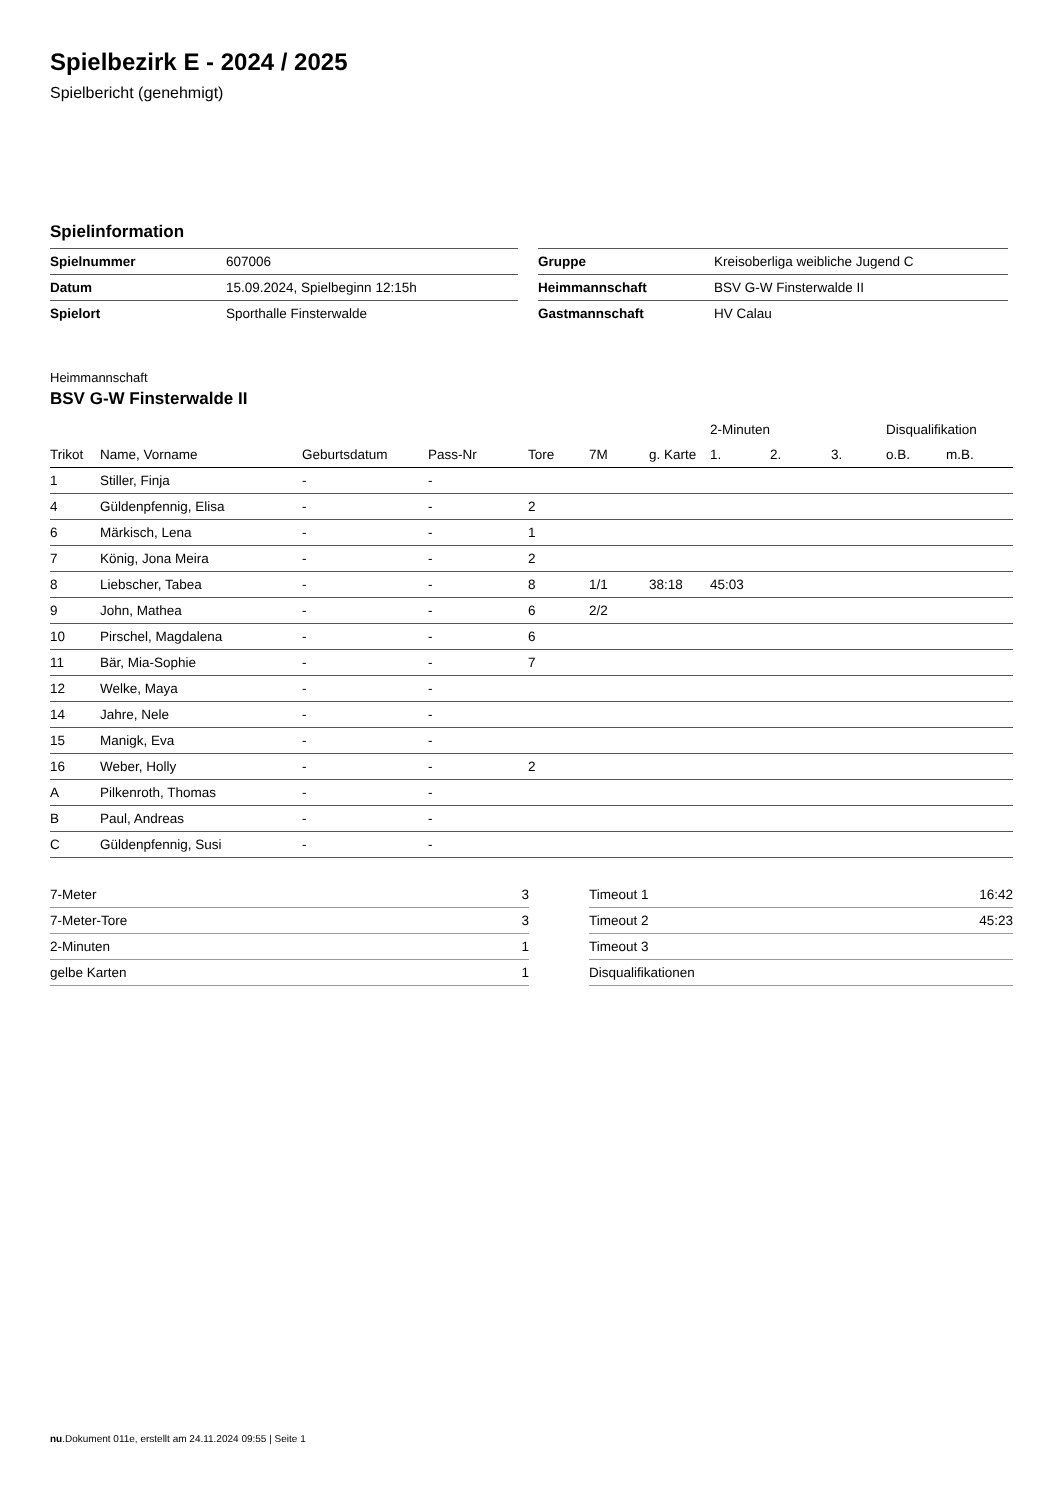Spielbezirk E - 2024 / 2025
Spielbericht (genehmigt)
Spielinformation
| Spielnummer | 607006 |
| Datum | 15.09.2024, Spielbeginn 12:15h |
| Spielort | Sporthalle Finsterwalde |
| Gruppe | Kreisoberliga weibliche Jugend C |
| Heimmannschaft | BSV G-W Finsterwalde II |
| Gastmannschaft | HV Calau |
Heimmannschaft
BSV G-W Finsterwalde II
| | | | | | | | 2-Minuten | | | Disqualifikation | |
| --- | --- | --- | --- | --- | --- | --- | --- | --- | --- | --- | --- |
| Trikot | Name, Vorname | Geburtsdatum | Pass-Nr | Tore | 7M | g. Karte | 1. | 2. | 3. | o.B. | m.B. |
| 1 | Stiller, Finja | - | - | | | | | | | | |
| 4 | Güldenpfennig, Elisa | - | - | 2 | | | | | | | |
| 6 | Märkisch, Lena | - | - | 1 | | | | | | | |
| 7 | König, Jona Meira | - | - | 2 | | | | | | | |
| 8 | Liebscher, Tabea | - | - | 8 | 1/1 | 38:18 | 45:03 | | | | |
| 9 | John, Mathea | - | - | 6 | 2/2 | | | | | | |
| 10 | Pirschel, Magdalena | - | - | 6 | | | | | | | |
| 11 | Bär, Mia-Sophie | - | - | 7 | | | | | | | |
| 12 | Welke, Maya | - | - | | | | | | | | |
| 14 | Jahre, Nele | - | - | | | | | | | | |
| 15 | Manigk, Eva | - | - | | | | | | | | |
| 16 | Weber, Holly | - | - | 2 | | | | | | | |
| A | Pilkenroth, Thomas | - | - | | | | | | | | |
| B | Paul, Andreas | - | - | | | | | | | | |
| C | Güldenpfennig, Susi | - | - | | | | | | | | |
| 7-Meter | 3 |
| 7-Meter-Tore | 3 |
| 2-Minuten | 1 |
| gelbe Karten | 1 |
| Timeout 1 | 16:42 |
| Timeout 2 | 45:23 |
| Timeout 3 | |
| Disqualifikationen | |
nu.Dokument 011e, erstellt am 24.11.2024 09:55 | Seite 1